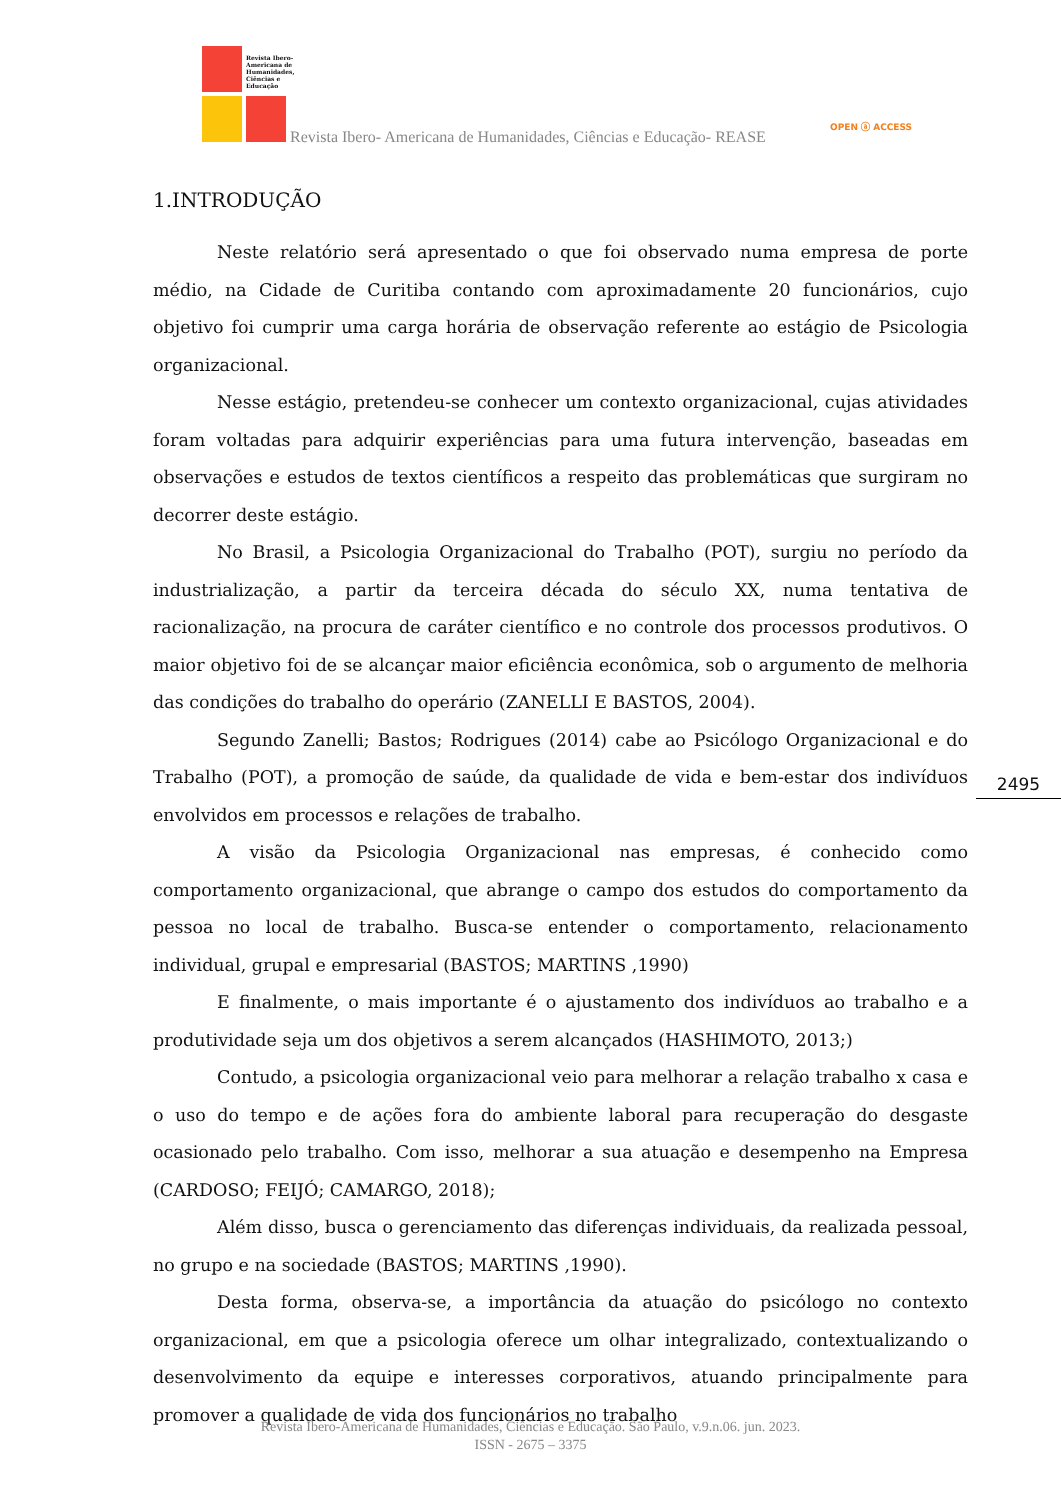Revista Ibero-Americana de Humanidades, Ciências e Educação
Revista Ibero- Americana de Humanidades, Ciências e Educação- REASE
OPEN ⓐ ACCESS
1.INTRODUÇÃO
Neste relatório será apresentado o que foi observado numa empresa de porte médio, na Cidade de Curitiba contando com aproximadamente 20 funcionários, cujo objetivo foi cumprir uma carga horária de observação referente ao estágio de Psicologia organizacional.
Nesse estágio, pretendeu-se conhecer um contexto organizacional, cujas atividades foram voltadas para adquirir experiências para uma futura intervenção, baseadas em observações e estudos de textos científicos a respeito das problemáticas que surgiram no decorrer deste estágio.
No Brasil, a Psicologia Organizacional do Trabalho (POT), surgiu no período da industrialização, a partir da terceira década do século XX, numa tentativa de racionalização, na procura de caráter científico e no controle dos processos produtivos. O maior objetivo foi de se alcançar maior eficiência econômica, sob o argumento de melhoria das condições do trabalho do operário (ZANELLI E BASTOS, 2004).
Segundo Zanelli; Bastos; Rodrigues (2014) cabe ao Psicólogo Organizacional e do Trabalho (POT), a promoção de saúde, da qualidade de vida e bem-estar dos indivíduos envolvidos em processos e relações de trabalho.
A visão da Psicologia Organizacional nas empresas, é conhecido como comportamento organizacional, que abrange o campo dos estudos do comportamento da pessoa no local de trabalho. Busca-se entender o comportamento, relacionamento individual, grupal e empresarial (BASTOS; MARTINS ,1990)
E finalmente, o mais importante é o ajustamento dos indivíduos ao trabalho e a produtividade seja um dos objetivos a serem alcançados (HASHIMOTO, 2013;)
Contudo, a psicologia organizacional veio para melhorar a relação trabalho x casa e o uso do tempo e de ações fora do ambiente laboral para recuperação do desgaste ocasionado pelo trabalho. Com isso, melhorar a sua atuação e desempenho na Empresa (CARDOSO; FEIJÓ; CAMARGO, 2018);
Além disso, busca o gerenciamento das diferenças individuais, da realizada pessoal, no grupo e na sociedade (BASTOS; MARTINS ,1990).
Desta forma, observa-se, a importância da atuação do psicólogo no contexto organizacional, em que a psicologia oferece um olhar integralizado, contextualizando o desenvolvimento da equipe e interesses corporativos, atuando principalmente para promover a qualidade de vida dos funcionários no trabalho
2495
Revista Ibero-Americana de Humanidades, Ciências e Educação. São Paulo, v.9.n.06. jun. 2023.
ISSN - 2675 – 3375